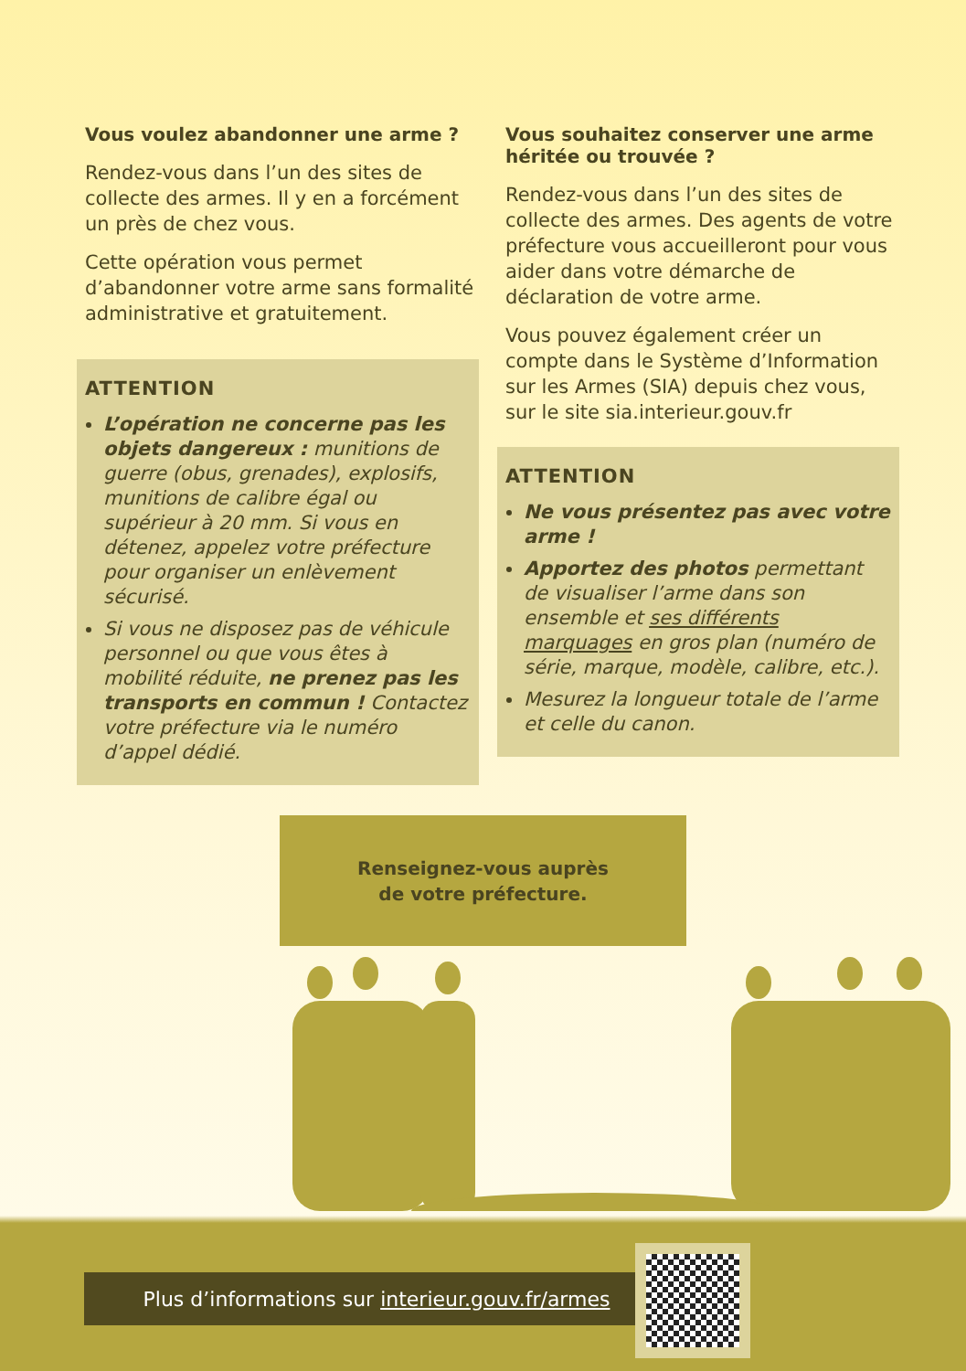Vous voulez abandonner une arme ?
Rendez-vous dans l’un des sites de collecte des armes. Il y en a forcément un près de chez vous.
Cette opération vous permet d’abandonner votre arme sans formalité administrative et gratuitement.
ATTENTION
L’opération ne concerne pas les objets dangereux : munitions de guerre (obus, grenades), explosifs, munitions de calibre égal ou supérieur à 20 mm. Si vous en détenez, appelez votre préfecture pour organiser un enlèvement sécurisé.
Si vous ne disposez pas de véhicule personnel ou que vous êtes à mobilité réduite, ne prenez pas les transports en commun ! Contactez votre préfecture via le numéro d’appel dédié.
Vous souhaitez conserver une arme héritée ou trouvée ?
Rendez-vous dans l’un des sites de collecte des armes. Des agents de votre préfecture vous accueilleront pour vous aider dans votre démarche de déclaration de votre arme.
Vous pouvez également créer un compte dans le Système d’Information sur les Armes (SIA) depuis chez vous, sur le site sia.interieur.gouv.fr
ATTENTION
Ne vous présentez pas avec votre arme !
Apportez des photos permettant de visualiser l’arme dans son ensemble et ses différents marquages en gros plan (numéro de série, marque, modèle, calibre, etc.).
Mesurez la longueur totale de l’arme et celle du canon.
Renseignez-vous auprès
de votre préfecture.
Plus d’informations sur interieur.gouv.fr/armes